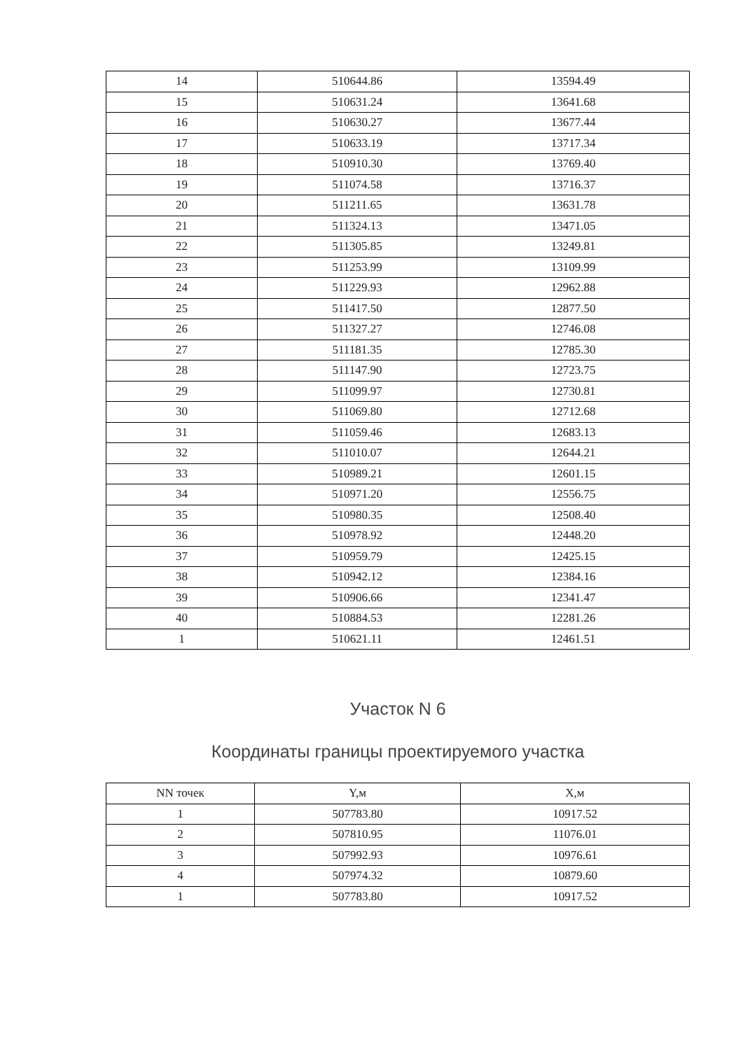| 14 | 510644.86 | 13594.49 |
| 15 | 510631.24 | 13641.68 |
| 16 | 510630.27 | 13677.44 |
| 17 | 510633.19 | 13717.34 |
| 18 | 510910.30 | 13769.40 |
| 19 | 511074.58 | 13716.37 |
| 20 | 511211.65 | 13631.78 |
| 21 | 511324.13 | 13471.05 |
| 22 | 511305.85 | 13249.81 |
| 23 | 511253.99 | 13109.99 |
| 24 | 511229.93 | 12962.88 |
| 25 | 511417.50 | 12877.50 |
| 26 | 511327.27 | 12746.08 |
| 27 | 511181.35 | 12785.30 |
| 28 | 511147.90 | 12723.75 |
| 29 | 511099.97 | 12730.81 |
| 30 | 511069.80 | 12712.68 |
| 31 | 511059.46 | 12683.13 |
| 32 | 511010.07 | 12644.21 |
| 33 | 510989.21 | 12601.15 |
| 34 | 510971.20 | 12556.75 |
| 35 | 510980.35 | 12508.40 |
| 36 | 510978.92 | 12448.20 |
| 37 | 510959.79 | 12425.15 |
| 38 | 510942.12 | 12384.16 |
| 39 | 510906.66 | 12341.47 |
| 40 | 510884.53 | 12281.26 |
| 1 | 510621.11 | 12461.51 |
Участок N 6
Координаты границы проектируемого участка
| NN точек | Y,м | X,м |
| --- | --- | --- |
| 1 | 507783.80 | 10917.52 |
| 2 | 507810.95 | 11076.01 |
| 3 | 507992.93 | 10976.61 |
| 4 | 507974.32 | 10879.60 |
| 1 | 507783.80 | 10917.52 |